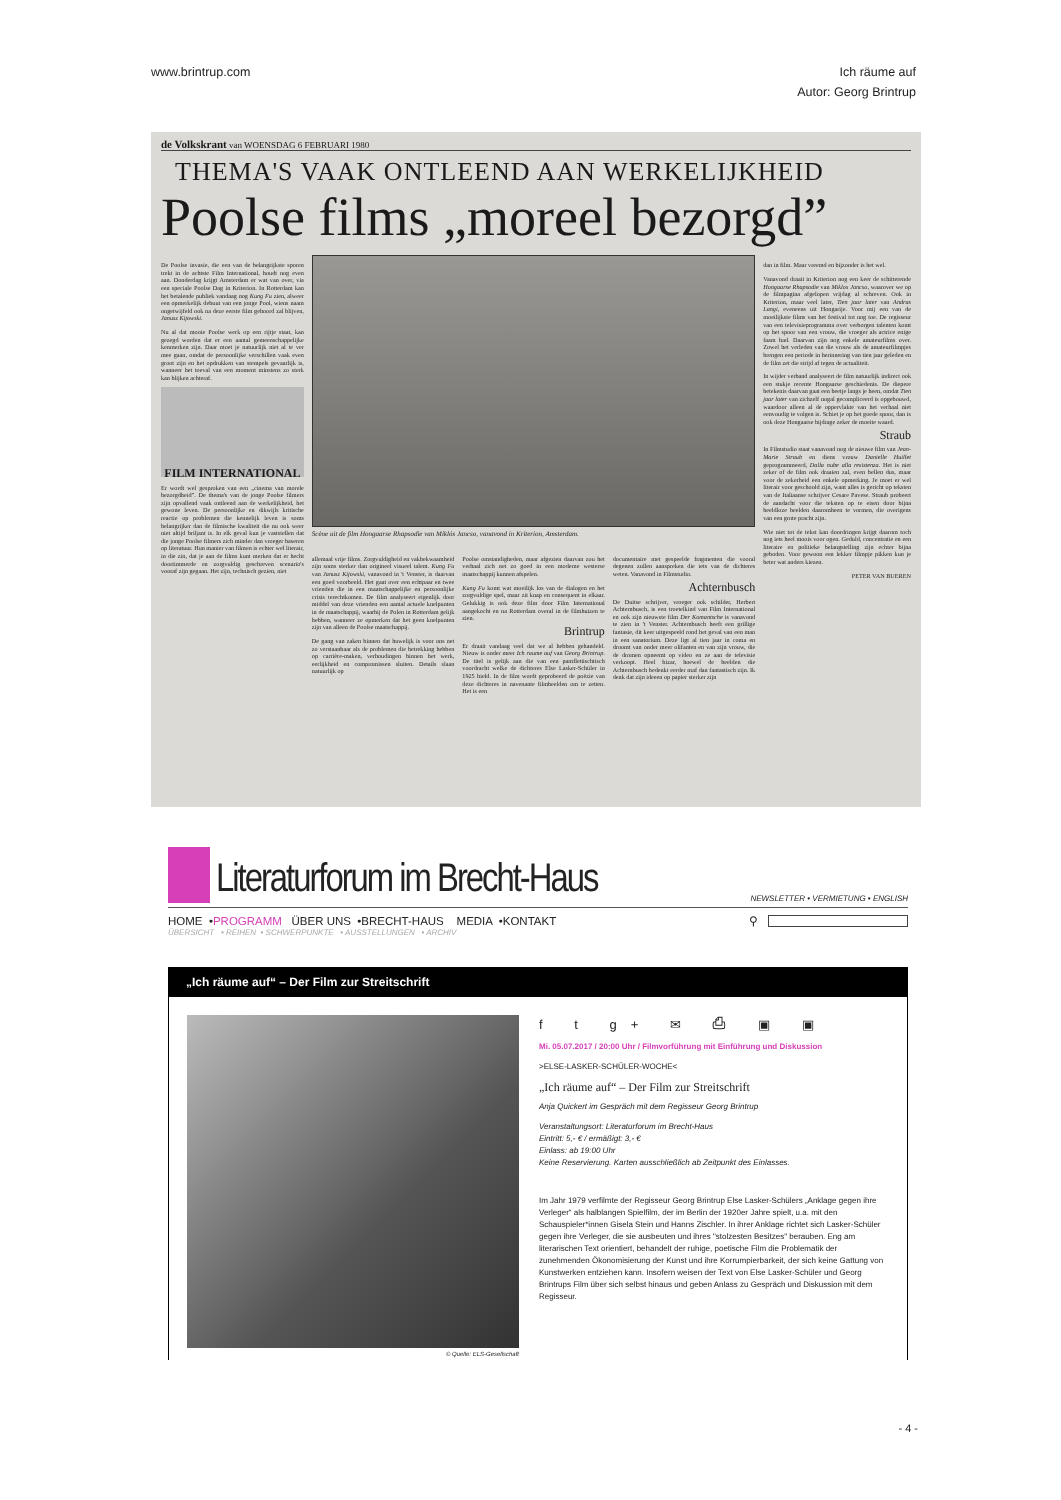www.brintrup.com Ich räume auf
Autor: Georg Brintrup
de Volkskrant van WOENSDAG 6 FEBRUARI 1980
THEMA'S VAAK ONTLEEND AAN WERKELIJKHEID
Poolse films „moreel bezorgd”
De Poolse invasie, die een van de belangrijkste sporen trekt in de achtste Film International, houdt nog even aan. Donderdag krijgt Amsterdam er wat van over, via een speciale Poolse Dag in Kriterion. In Rotterdam kan het betalende publiek vandaag nog Kung Fu zien, alweer een opmerkelijk debuut van een jonge Pool, wiens naam ongetwijfeld ook na deze eerste film gehoord zal blijven, Janusz Kijowski.
Nu al dat mooie Poolse werk op een rijtje staat, kan gezegd worden dat er een aantal gemeenschappelijke kenmerken zijn. Daar moet je natuurlijk niet al te ver mee gaan, omdat de persoonlijke verschillen vaak even groot zijn en het opdrukken van stempels gevaarlijk is, wanneer het toeval van een moment minstens zo sterk kan blijken achteraf.
FILM INTERNATIONAL
Er wordt wel gesproken van een „cinema van morele bezorgdheid”. De thema's van de jonge Poolse filmers zijn opvallend vaak ontleend aan de werkelijkheid, het gewone leven. De persoonlijke en dikwijls kritische reactie op problemen die kennelijk leven is soms belangrijker dan de filmische kwaliteit die nu ook weer niet altijd briljant is. In elk geval kun je vaststellen dat die jonge Poolse filmers zich minder dan vroeger baseren op literatuur. Hun manier van filmen is echter wel literair, in die zin, dat je aan de films kunt merken dat er hecht doortimmerde en zorgvuldig geschreven scenario's vooraf zijn gegaan. Het zijn, technisch gezien, niet
Scène uit de film Hongaarse Rhapsodie van Miklós Jancso, vanavond in Kriterion, Amsterdam.
allemaal vrije films. Zorgvuldigheid en vakbekwaamheid zijn soms sterker dan origineel visueel talent. Kung Fu van Janusz Kijowski, vanavond in 't Venster, is daarvan een goed voorbeeld. Het gaat over een echtpaar en twee vrienden die in een maatschappelijke en persoonlijke crisis terechtkomen. De film analyseert eigenlijk door middel van deze vrienden een aantal actuele knelpunten in de maatschappij, waarbij de Polen in Rotterdam gelijk hebben, wanneer ze opmerken dat het geen knelpunten zijn van alleen de Poolse maatschappij.
De gang van zaken binnen dat huwelijk is voor ons net zo verstaanbaar als de problemen die betrekking hebben op carrière-maken, verhoudingen binnen het werk, eerlijkheid en compromissen sluiten. Details slaan natuurlijk op
Poolse omstandigheden, maar afgezien daarvan zou het verhaal zich net zo goed in een moderne westerse maatschappij kunnen afspelen.
Kung Fu komt wat moeilijk los van de dialogen en het zorgvuldige spel, maar zit knap en consequent in elkaar. Gelukkig is ook deze film door Film International aangekocht en na Rotterdam overal in de filmhuizen te zien.
Brintrup
Er draait vandaag veel dat we al hebben gehandeld. Nieuw is onder meer Ich raume auf van Georg Brintrup. De titel is gelijk aan die van een pamflettischtisch voordracht welke de dichteres Else Lasker-Schüler in 1925 hield. In de film wordt geprobeerd de poëzie van deze dichteres in navenante filmbeelden om te zetten. Het is een
documentaire met gespeelde fragmenten die vooral degenen zullen aanspreken die iets van de dichteres weten. Vanavond in Filmstudio.
Achternbusch
De Duitse schrijver, vroeger ook schilder, Herbert Achternbusch, is een troetelkind van Film International en ook zijn nieuwste film Der Komantsche is vanavond te zien in 't Venster. Achternbusch heeft een grillige fantasie, dit keer uitgespeeld rond het geval van een man in een sanatorium. Deze ligt al tien jaar in coma en droomt van onder meer olifanten en van zijn vrouw, die de dromen opneemt op video en ze aan de televisie verkoopt. Heel bizar, hoewel de beelden die Achternbusch bedenkt eerder maf dan fantastisch zijn. Ik denk dat zijn ideeen op papier sterker zijn
dan in film. Maar vreemd en bijzonder is het wel.
Vanavond draait in Kriterion nog een keer de schitterende Hongaarse Rhapsodie van Miklos Jancso, waarover we op de filmpagina afgelopen vrijdag al schreven. Ook in Kriterion, maar veel later, Tien jaar later van Andras Langi, eveneens uit Hongarije. Voor mij een van de moeilijkste films van het festival tot nog toe. De regisseur van een televisieprogramma over verborgen talenten komt op het spoor van een vrouw, die vroeger als actrice enige faam had. Daarvan zijn nog enkele amateurfilms over. Zowel het verleden van die vrouw als de amateurfilmpjes brengen een periode in herinnering van tien jaar geleden en de film zet die strijd af tegen de actualiteit.
In wijder verband analyseert de film natuurlijk indirect ook een stukje recente Hongaarse geschiedenis. De diepere betekenis daarvan gaat een beetje langs je heen, omdat Tien jaar later van zichzelf nogal gecompliceerd is opgebouwd, waardoor alleen al de oppervlakte van het verhaal niet eenvoudig te volgen is. Schiet je op het goede spoor, dan is ook deze Hongaarse bijdrage zeker de moeite waard.
Straub
In Filmstudio staat vanavond nog de nieuwe film van Jean-Marie Straub en diens vrouw Danielle Huillet geprogrammeerd, Dalla nube alla resistenza. Het is niet zeker of de film ook draaien zal, even bellen dus, maar voor de zekerheid een enkele opmerking. Je moet er wel literair voor geschoold zijn, want alles is gericht op teksten van de Italiaanse schrijver Cesare Pavese. Straub probeert de aandacht voor die teksten op te eisen door bijna beeldloze beelden daaromheen te vormen, die overigens van een grote pracht zijn.
Wie niet tot de tekst kan doordringen krijgt daarom toch nog iets heel moois voor ogen. Geduld, concentratie en een literaire en politieke belangstelling zijn echter bijna geboden. Voor gewoon een lekker filmpje pikken kun je beter wat anders kiezen.
PETER VAN BUEREN
Literaturforum im Brecht-Haus
NEWSLETTER • VERMIETUNG • ENGLISH
HOME • PROGRAMM ÜBER UNS •BRECHT-HAUS MEDIA •KONTAKT ⚲
ÜBERSICHT • REIHEN • SCHWERPUNKTE • AUSSTELLUNGEN • ARCHIV
„Ich räume auf“ – Der Film zur Streitschrift
© Quelle: ELS-Gesellschaft
f t g+ ✉ ⎙ ▣ ▣
Mi. 05.07.2017 / 20:00 Uhr / Filmvorführung mit Einführung und Diskussion
>ELSE-LASKER-SCHÜLER-WOCHE<
„Ich räume auf“ – Der Film zur Streitschrift
Anja Quickert im Gespräch mit dem Regisseur Georg Brintrup
Veranstaltungsort: Literaturforum im Brecht-Haus
Eintritt: 5,- € / ermäßigt: 3,- €
Einlass: ab 19:00 Uhr
Keine Reservierung. Karten ausschließlich ab Zeitpunkt des Einlasses.
Im Jahr 1979 verfilmte der Regisseur Georg Brintrup Else Lasker-Schülers „Anklage gegen ihre Verleger“ als halblangen Spielfilm, der im Berlin der 1920er Jahre spielt, u.a. mit den Schauspieler*innen Gisela Stein und Hanns Zischler. In ihrer Anklage richtet sich Lasker-Schüler gegen ihre Verleger, die sie ausbeuten und ihres "stolzesten Besitzes" berauben. Eng am literarischen Text orientiert, behandelt der ruhige, poetische Film die Problematik der zunehmenden Ökonomisierung der Kunst und ihre Korrumpierbarkeit, der sich keine Gattung von Kunstwerken entziehen kann. Insofern weisen der Text von Else Lasker-Schüler und Georg Brintrups Film über sich selbst hinaus und geben Anlass zu Gespräch und Diskussion mit dem Regisseur.
- 4 -